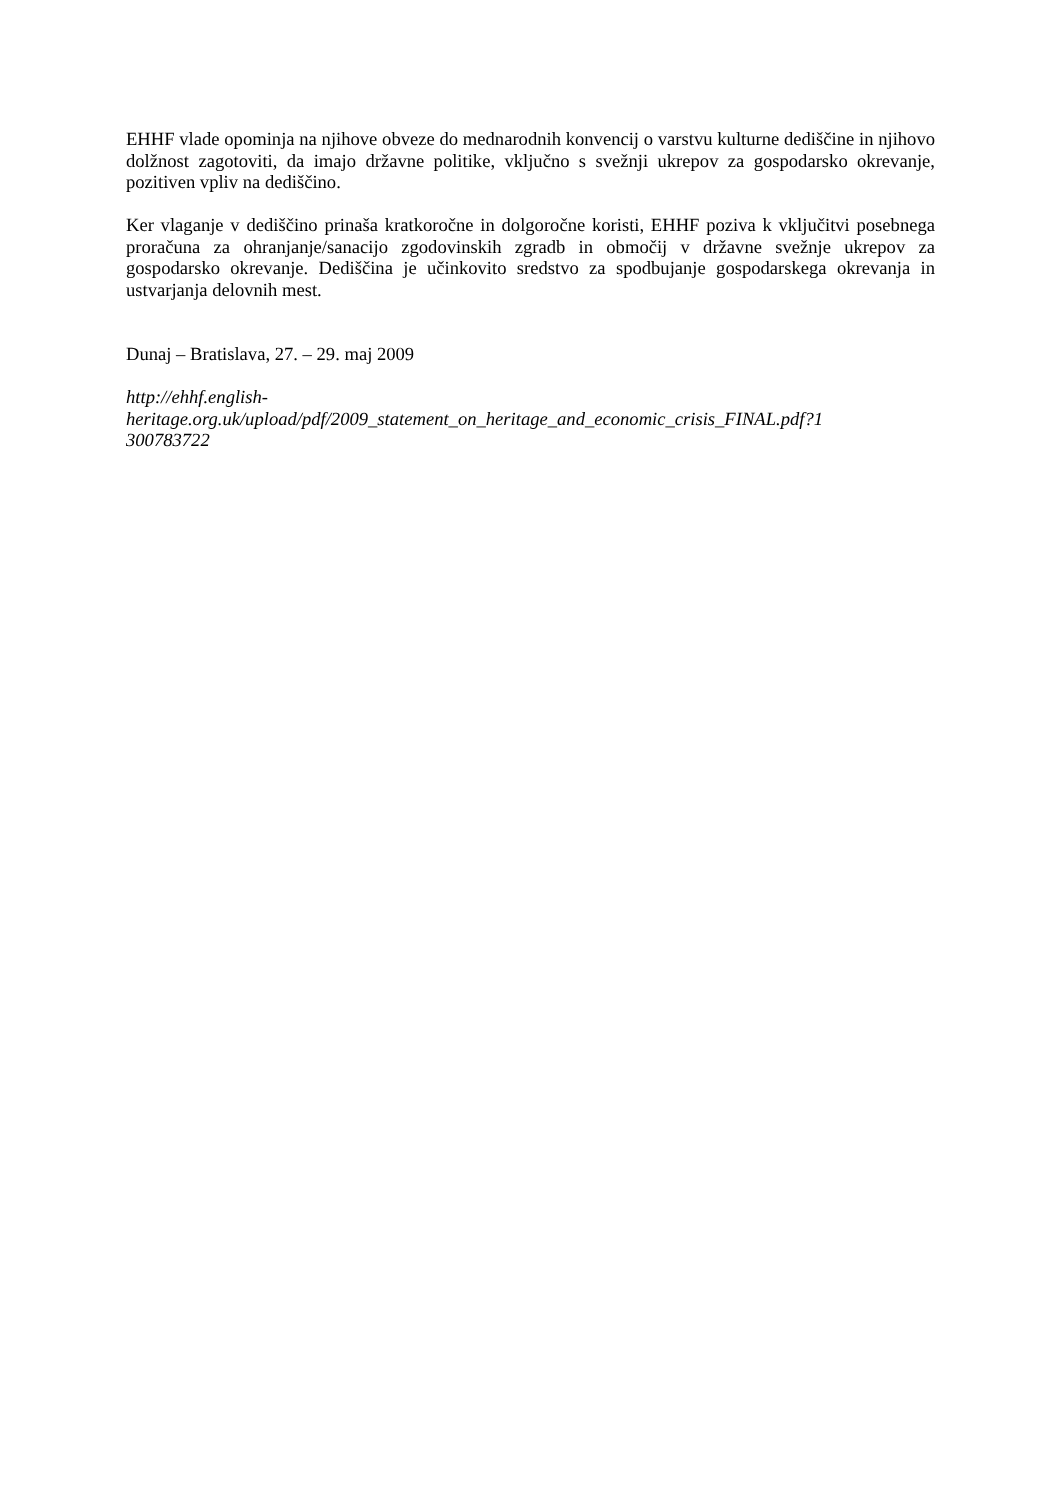EHHF vlade opominja na njihove obveze do mednarodnih konvencij o varstvu kulturne dediščine in njihovo dolžnost zagotoviti, da imajo državne politike, vključno s svežnji ukrepov za gospodarsko okrevanje, pozitiven vpliv na dediščino.
Ker vlaganje v dediščino prinaša kratkoročne in dolgoročne koristi, EHHF poziva k vključitvi posebnega proračuna za ohranjanje/sanacijo zgodovinskih zgradb in območij v državne svežnje ukrepov za gospodarsko okrevanje. Dediščina je učinkovito sredstvo za spodbujanje gospodarskega okrevanja in ustvarjanja delovnih mest.
Dunaj – Bratislava, 27. – 29. maj 2009
http://ehhf.english-
heritage.org.uk/upload/pdf/2009_statement_on_heritage_and_economic_crisis_FINAL.pdf?1
300783722